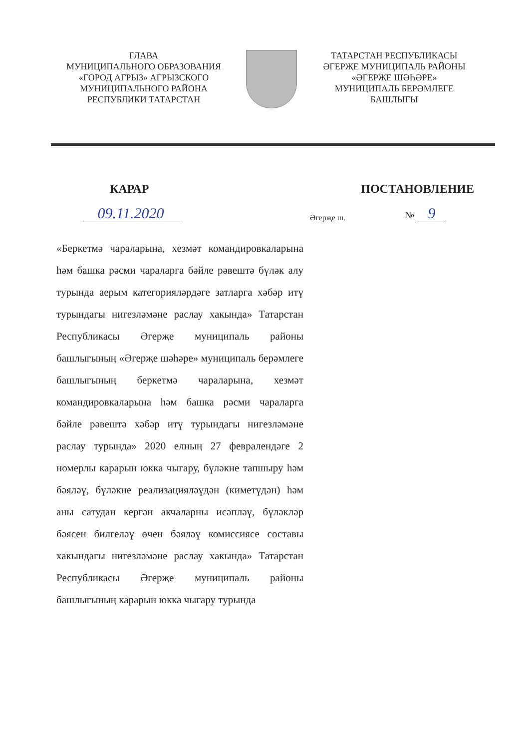ГЛАВА
МУНИЦИПАЛЬНОГО ОБРАЗОВАНИЯ
«ГОРОД АГРЫЗ» АГРЫЗСКОГО
МУНИЦИПАЛЬНОГО РАЙОНА
РЕСПУБЛИКИ ТАТАРСТАН
ТАТАРСТАН РЕСПУБЛИКАСЫ
ӘГЕРҖЕ МУНИЦИПАЛЬ РАЙОНЫ
«ӘГЕРҖЕ ШӘҺӘРЕ»
МУНИЦИПАЛЬ БЕРӘМЛЕГЕ
БАШЛЫГЫ
КАРАР ПОСТАНОВЛЕНИЕ
09.11.2020
Әгерҗе ш.
№ 9
«Беркетмә чараларына, хезмәт командировкаларына һәм башка рәсми чараларга бәйле рәвештә бүләк алу турында аерым категорияләрдәге затларга хәбәр итү турындагы нигезләмәне раслау хакында» Татарстан Республикасы Әгерҗе муниципаль районы башлыгының «Әгерҗе шәһәре» муниципаль берәмлеге башлыгының беркетмә чараларына, хезмәт командировкаларына һәм башка рәсми чараларга бәйле рәвештә хәбәр итү турындагы нигезләмәне раслау турында» 2020 елның 27 февралендәге 2 номерлы карарын юкка чыгару, бүләкне тапшыру һәм бәяләү, бүләкне реализацияләүдән (киметүдән) һәм аны сатудан кергән акчаларны исәпләү, бүләкләр бәясен билгеләү өчен бәяләү комиссиясе составы хакындагы нигезләмәне раслау хакында» Татарстан Республикасы Әгерҗе муниципаль районы башлыгының карарын юкка чыгару турында